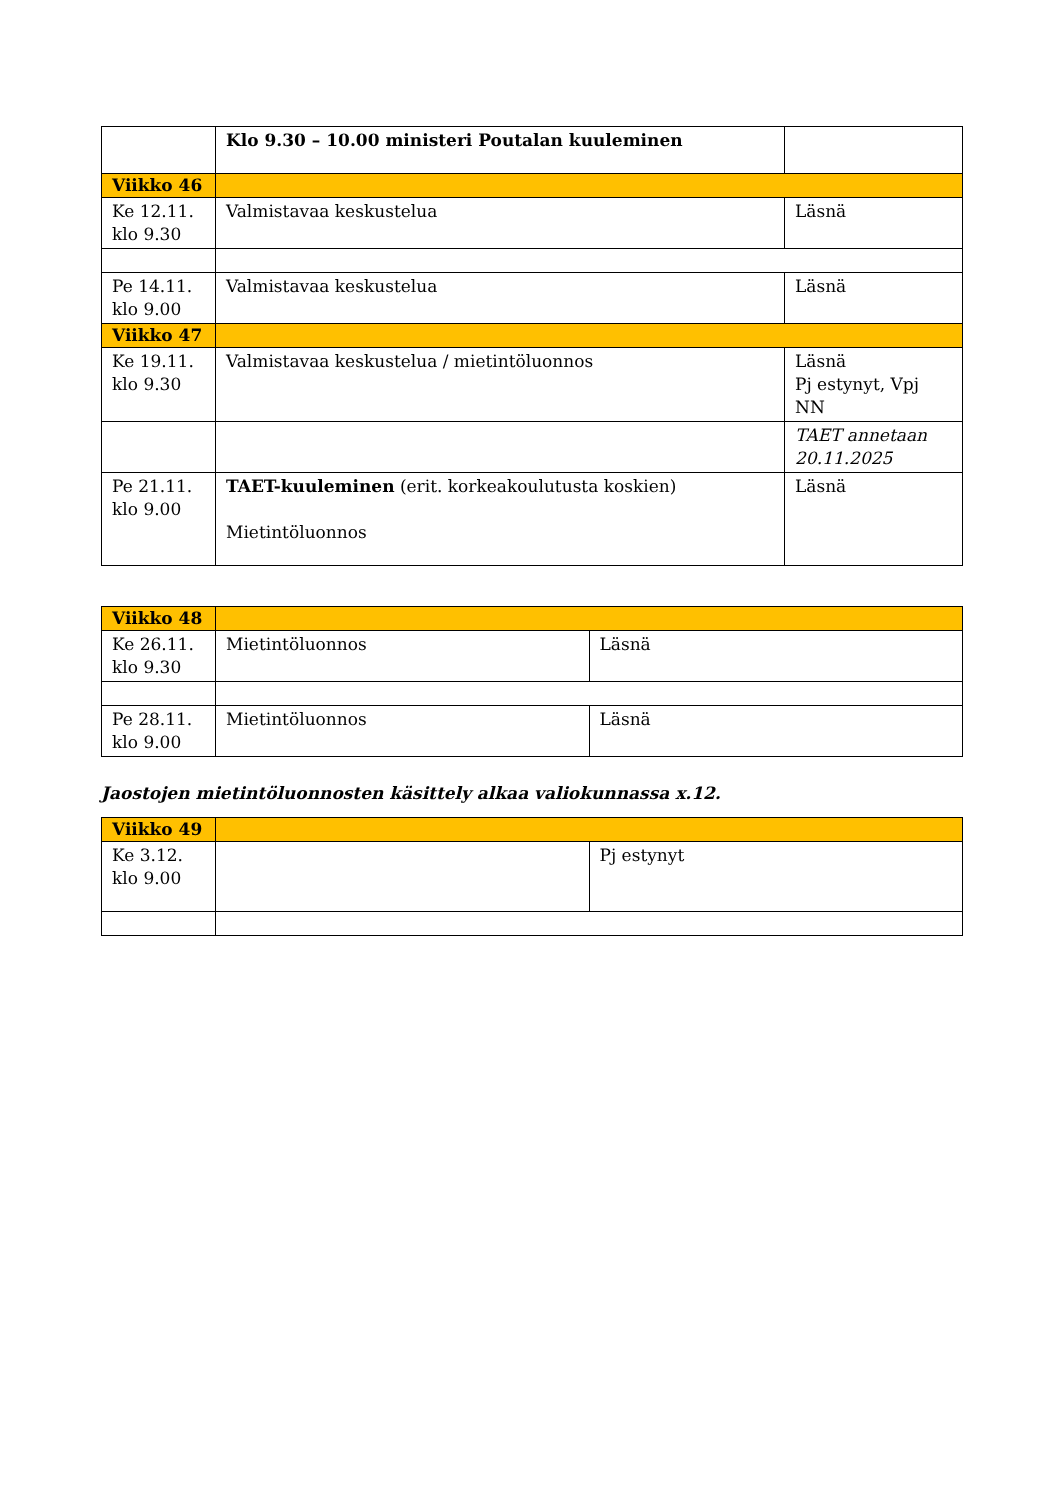| | Klo 9.30 – 10.00 ministeri Poutalan kuuleminen | |
| Viikko 46 | | |
| Ke 12.11. klo 9.30 | Valmistavaa keskustelua | Läsnä |
| Pe 14.11. klo 9.00 | Valmistavaa keskustelua | Läsnä |
| Viikko 47 | | |
| Ke 19.11. klo 9.30 | Valmistavaa keskustelua / mietintöluonnos | Läsnä Pj estynyt, Vpj NN |
| | | TAET annetaan 20.11.2025 |
| Pe 21.11. klo 9.00 | TAET-kuuleminen (erit. korkeakoulutusta koskien) Mietintöluonnos | Läsnä |
| Viikko 48 | | |
| Ke 26.11. klo 9.30 | Mietintöluonnos | Läsnä |
| Pe 28.11. klo 9.00 | Mietintöluonnos | Läsnä |
Jaostojen mietintöluonnosten käsittely alkaa valiokunnassa x.12.
| Viikko 49 | | |
| Ke 3.12. klo 9.00 | | Pj estynyt |